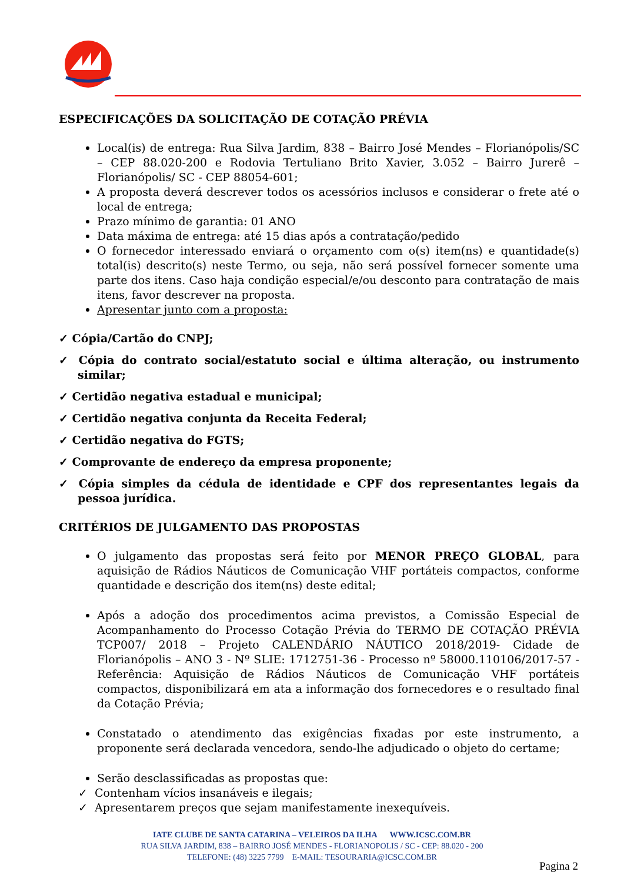ESPECIFICAÇÕES DA SOLICITAÇÃO DE COTAÇÃO PRÉVIA
Local(is) de entrega: Rua Silva Jardim, 838 – Bairro José Mendes – Florianópolis/SC – CEP 88.020-200 e Rodovia Tertuliano Brito Xavier, 3.052 – Bairro Jurerê – Florianópolis/ SC - CEP 88054-601;
A proposta deverá descrever todos os acessórios inclusos e considerar o frete até o local de entrega;
Prazo mínimo de garantia: 01 ANO
Data máxima de entrega: até 15 dias após a contratação/pedido
O fornecedor interessado enviará o orçamento com o(s) item(ns) e quantidade(s) total(is) descrito(s) neste Termo, ou seja, não será possível fornecer somente uma parte dos itens. Caso haja condição especial/e/ou desconto para contratação de mais itens, favor descrever na proposta.
Apresentar junto com a proposta:
✓ Cópia/Cartão do CNPJ;
✓ Cópia do contrato social/estatuto social e última alteração, ou instrumento similar;
✓ Certidão negativa estadual e municipal;
✓ Certidão negativa conjunta da Receita Federal;
✓ Certidão negativa do FGTS;
✓ Comprovante de endereço da empresa proponente;
✓ Cópia simples da cédula de identidade e CPF dos representantes legais da pessoa jurídica.
CRITÉRIOS DE JULGAMENTO DAS PROPOSTAS
O julgamento das propostas será feito por MENOR PREÇO GLOBAL, para aquisição de Rádios Náuticos de Comunicação VHF portáteis compactos, conforme quantidade e descrição dos item(ns) deste edital;
Após a adoção dos procedimentos acima previstos, a Comissão Especial de Acompanhamento do Processo Cotação Prévia do TERMO DE COTAÇÃO PRÉVIA TCP007/ 2018 – Projeto CALENDÁRIO NÁUTICO 2018/2019- Cidade de Florianópolis – ANO 3 - Nº SLIE: 1712751-36 - Processo nº 58000.110106/2017-57 - Referência: Aquisição de Rádios Náuticos de Comunicação VHF portáteis compactos, disponibilizará em ata a informação dos fornecedores e o resultado final da Cotação Prévia;
Constatado o atendimento das exigências fixadas por este instrumento, a proponente será declarada vencedora, sendo-lhe adjudicado o objeto do certame;
Serão desclassificadas as propostas que:
✓ Contenham vícios insanáveis e ilegais;
✓ Apresentarem preços que sejam manifestamente inexequíveis.
IATE CLUBE DE SANTA CATARINA – VELEIROS DA ILHA WWW.ICSC.COM.BR
RUA SILVA JARDIM, 838 – BAIRRO JOSÉ MENDES - FLORIANOPOLIS / SC - CEP: 88.020 - 200
TELEFONE: (48) 3225 7799 E-MAIL: TESOURARIA@ICSC.COM.BR
Pagina 2